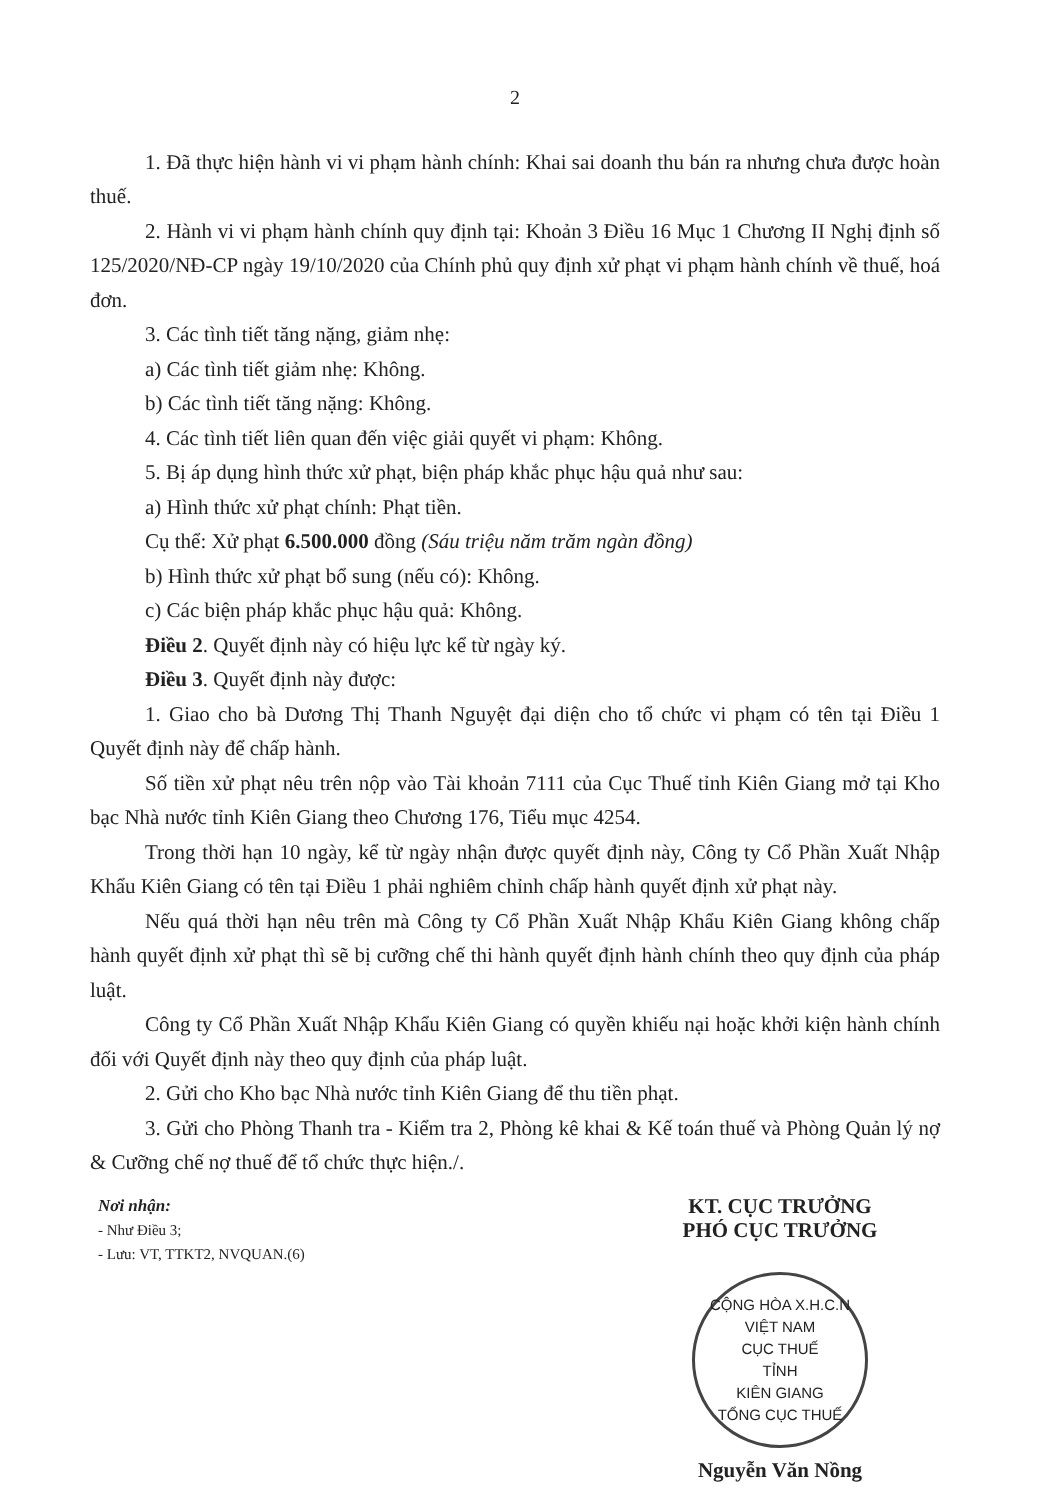2
1. Đã thực hiện hành vi vi phạm hành chính: Khai sai doanh thu bán ra nhưng chưa được hoàn thuế.
2. Hành vi vi phạm hành chính quy định tại: Khoản 3 Điều 16 Mục 1 Chương II Nghị định số 125/2020/NĐ-CP ngày 19/10/2020 của Chính phủ quy định xử phạt vi phạm hành chính về thuế, hoá đơn.
3. Các tình tiết tăng nặng, giảm nhẹ:
a) Các tình tiết giảm nhẹ: Không.
b) Các tình tiết tăng nặng: Không.
4. Các tình tiết liên quan đến việc giải quyết vi phạm: Không.
5. Bị áp dụng hình thức xử phạt, biện pháp khắc phục hậu quả như sau:
a) Hình thức xử phạt chính: Phạt tiền.
Cụ thể: Xử phạt 6.500.000 đồng (Sáu triệu năm trăm ngàn đồng)
b) Hình thức xử phạt bổ sung (nếu có): Không.
c) Các biện pháp khắc phục hậu quả: Không.
Điều 2. Quyết định này có hiệu lực kể từ ngày ký.
Điều 3. Quyết định này được:
1. Giao cho bà Dương Thị Thanh Nguyệt đại diện cho tổ chức vi phạm có tên tại Điều 1 Quyết định này để chấp hành.
Số tiền xử phạt nêu trên nộp vào Tài khoản 7111 của Cục Thuế tỉnh Kiên Giang mở tại Kho bạc Nhà nước tỉnh Kiên Giang theo Chương 176, Tiểu mục 4254.
Trong thời hạn 10 ngày, kể từ ngày nhận được quyết định này, Công ty Cổ Phần Xuất Nhập Khẩu Kiên Giang có tên tại Điều 1 phải nghiêm chỉnh chấp hành quyết định xử phạt này.
Nếu quá thời hạn nêu trên mà Công ty Cổ Phần Xuất Nhập Khẩu Kiên Giang không chấp hành quyết định xử phạt thì sẽ bị cưỡng chế thi hành quyết định hành chính theo quy định của pháp luật.
Công ty Cổ Phần Xuất Nhập Khẩu Kiên Giang có quyền khiếu nại hoặc khởi kiện hành chính đối với Quyết định này theo quy định của pháp luật.
2. Gửi cho Kho bạc Nhà nước tỉnh Kiên Giang để thu tiền phạt.
3. Gửi cho Phòng Thanh tra - Kiểm tra 2, Phòng kê khai & Kế toán thuế và Phòng Quản lý nợ & Cưỡng chế nợ thuế để tổ chức thực hiện./.
Nơi nhận:
- Như Điều 3;
- Lưu: VT, TTKT2, NVQUAN.(6)
KT. CỤC TRƯỞNG
PHÓ CỤC TRƯỞNG
CỘNG HÒA X.H.C.N VIỆT NAM
CỤC THUẾ
TỈNH
KIÊN GIANG
TỔNG CỤC THUẾ
Nguyễn Văn Nồng